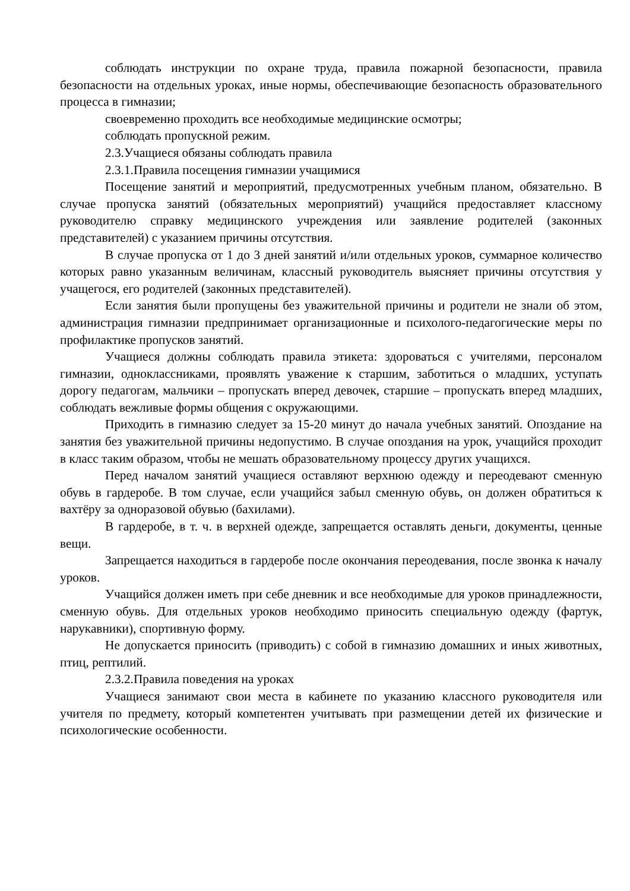соблюдать инструкции по охране труда, правила пожарной безопасности, правила безопасности на отдельных уроках, иные нормы, обеспечивающие безопасность образовательного процесса в гимназии;
своевременно проходить все необходимые медицинские осмотры;
соблюдать пропускной режим.
2.3.Учащиеся обязаны соблюдать правила
2.3.1.Правила посещения гимназии учащимися
Посещение занятий и мероприятий, предусмотренных учебным планом, обязательно. В случае пропуска занятий (обязательных мероприятий) учащийся предоставляет классному руководителю справку медицинского учреждения или заявление родителей (законных представителей) с указанием причины отсутствия.
В случае пропуска от 1 до 3 дней занятий и/или отдельных уроков, суммарное количество которых равно указанным величинам, классный руководитель выясняет причины отсутствия у учащегося, его родителей (законных представителей).
Если занятия были пропущены без уважительной причины и родители не знали об этом, администрация гимназии предпринимает организационные и психолого-педагогические меры по профилактике пропусков занятий.
Учащиеся должны соблюдать правила этикета: здороваться с учителями, персоналом гимназии, одноклассниками, проявлять уважение к старшим, заботиться о младших, уступать дорогу педагогам, мальчики – пропускать вперед девочек, старшие – пропускать вперед младших, соблюдать вежливые формы общения с окружающими.
Приходить в гимназию следует за 15-20 минут до начала учебных занятий. Опоздание на занятия без уважительной причины недопустимо. В случае опоздания на урок, учащийся проходит в класс таким образом, чтобы не мешать образовательному процессу других учащихся.
Перед началом занятий учащиеся оставляют верхнюю одежду и переодевают сменную обувь в гардеробе. В том случае, если учащийся забыл сменную обувь, он должен обратиться к вахтёру за одноразовой обувью (бахилами).
В гардеробе, в т. ч. в верхней одежде, запрещается оставлять деньги, документы, ценные вещи.
Запрещается находиться в гардеробе после окончания переодевания, после звонка к началу уроков.
Учащийся должен иметь при себе дневник и все необходимые для уроков принадлежности, сменную обувь. Для отдельных уроков необходимо приносить специальную одежду (фартук, нарукавники), спортивную форму.
Не допускается приносить (приводить) с собой в гимназию домашних и иных животных, птиц, рептилий.
2.3.2.Правила поведения на уроках
Учащиеся занимают свои места в кабинете по указанию классного руководителя или учителя по предмету, который компетентен учитывать при размещении детей их физические и психологические особенности.